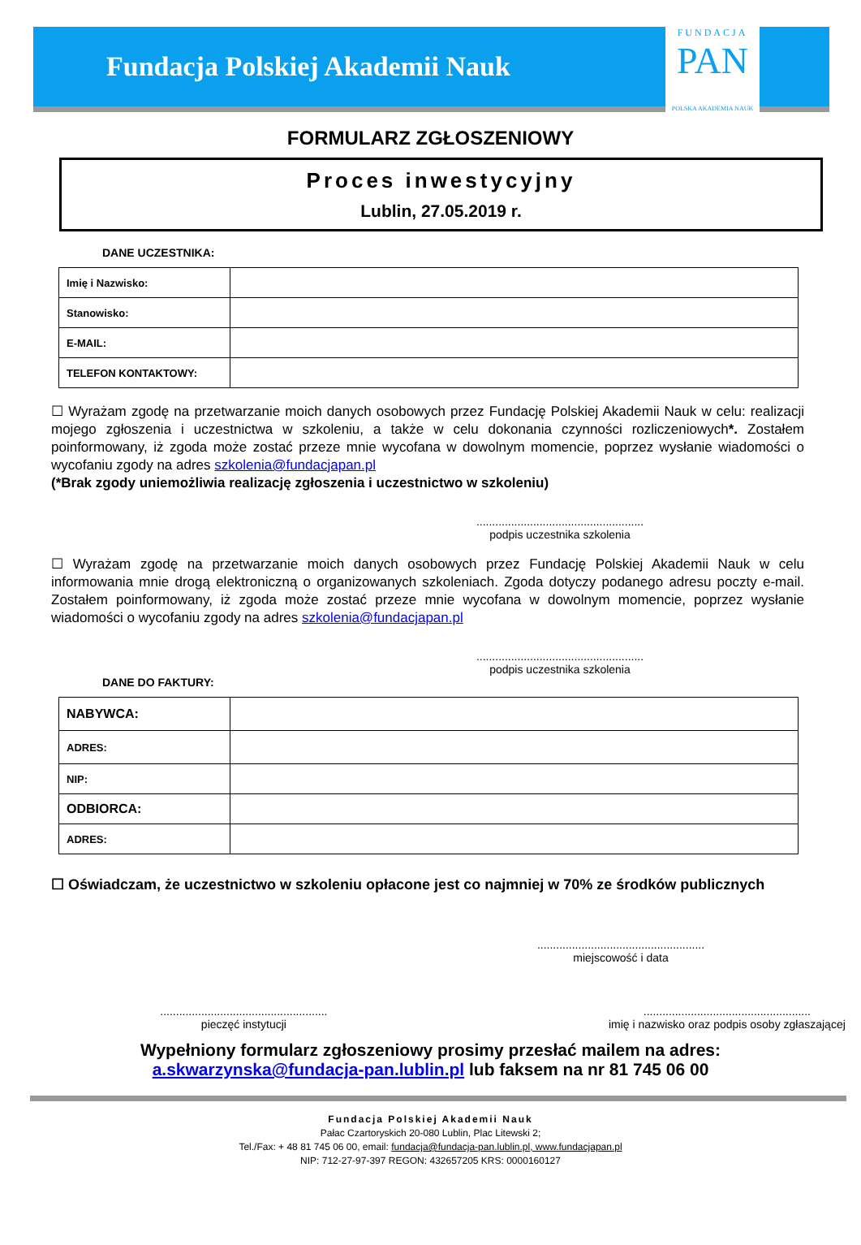Fundacja Polskiej Akademii Nauk
FUNDACJA
PAN
POLSKA AKADEMIA NAUK
FORMULARZ ZGŁOSZENIOWY
Proces inwestycyjny
Lublin, 27.05.2019 r.
DANE UCZESTNIKA:
| Imię i Nazwisko: | |
| Stanowisko: | |
| E-MAIL: | |
| TELEFON KONTAKTOWY: | |
☐ Wyrażam zgodę na przetwarzanie moich danych osobowych przez Fundację Polskiej Akademii Nauk w celu: realizacji mojego zgłoszenia i uczestnictwa w szkoleniu, a także w celu dokonania czynności rozliczeniowych*. Zostałem poinformowany, iż zgoda może zostać przeze mnie wycofana w dowolnym momencie, poprzez wysłanie wiadomości o wycofaniu zgody na adres szkolenia@fundacjapan.pl
(*Brak zgody uniemożliwia realizację zgłoszenia i uczestnictwo w szkoleniu)
.....................................................
podpis uczestnika szkolenia
☐ Wyrażam zgodę na przetwarzanie moich danych osobowych przez Fundację Polskiej Akademii Nauk w celu informowania mnie drogą elektroniczną o organizowanych szkoleniach. Zgoda dotyczy podanego adresu poczty e-mail. Zostałem poinformowany, iż zgoda może zostać przeze mnie wycofana w dowolnym momencie, poprzez wysłanie wiadomości o wycofaniu zgody na adres szkolenia@fundacjapan.pl
.....................................................
podpis uczestnika szkolenia
DANE DO FAKTURY:
| NABYWCA: | |
| ADRES: | |
| NIP: | |
| ODBIORCA: | |
| ADRES: | |
☐ Oświadczam, że uczestnictwo w szkoleniu opłacone jest co najmniej w 70% ze środków publicznych
.....................................................
miejscowość i data
.....................................................
pieczęć instytucji
.....................................................
imię i nazwisko oraz podpis osoby zgłaszającej
Wypełniony formularz zgłoszeniowy prosimy przesłać mailem na adres:
a.skwarzynska@fundacja-pan.lublin.pl lub faksem na nr 81 745 06 00
Fundacja Polskiej Akademii Nauk
Pałac Czartoryskich 20-080 Lublin, Plac Litewski 2;
Tel./Fax: + 48 81 745 06 00, email: fundacja@fundacja-pan.lublin.pl, www.fundacjapan.pl
NIP: 712-27-97-397 REGON: 432657205 KRS: 0000160127